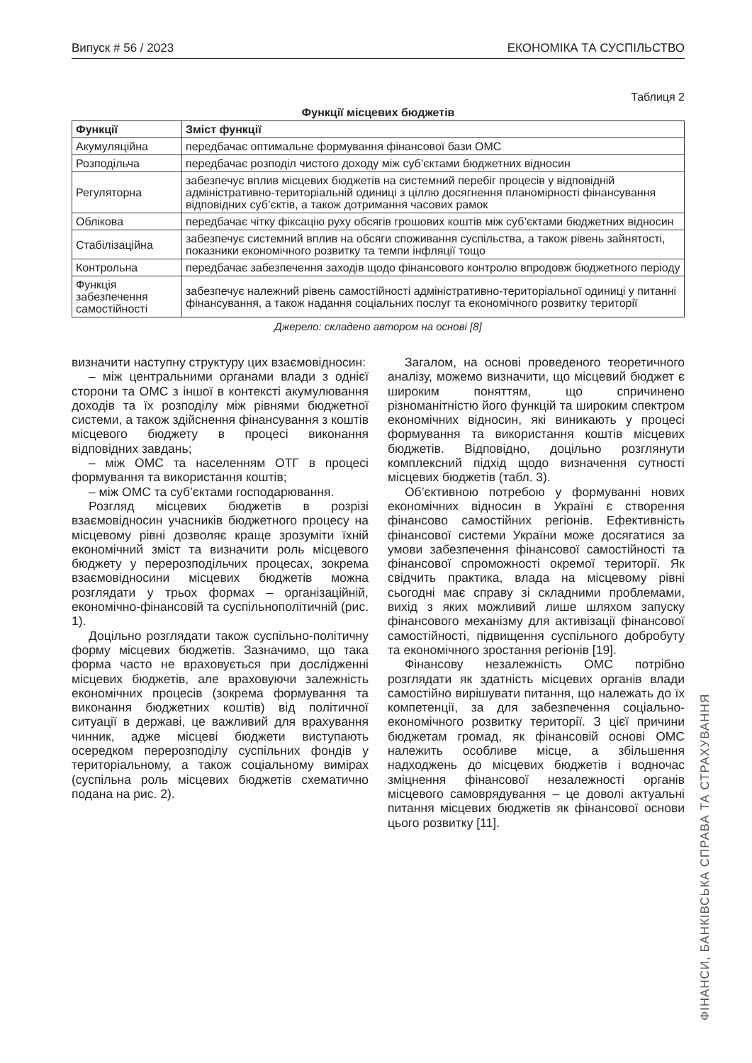Випуск # 56 / 2023 ЕКОНОМІКА ТА СУСПІЛЬСТВО
Таблиця 2
Функції місцевих бюджетів
| Функції | Зміст функції |
| --- | --- |
| Акумуляційна | передбачає оптимальне формування фінансової бази ОМС |
| Розподільча | передбачає розподіл чистого доходу між суб’єктами бюджетних відносин |
| Регуляторна | забезпечує вплив місцевих бюджетів на системний перебіг процесів у відповідній адміністративно-територіальній одиниці з ціллю досягнення планомірності фінансування відповідних суб’єктів, а також дотримання часових рамок |
| Облікова | передбачає чітку фіксацію руху обсягів грошових коштів між суб’єктами бюджетних відносин |
| Стабілізаційна | забезпечує системний вплив на обсяги споживання суспільства, а також рівень зайнятості, показники економічного розвитку та темпи інфляції тощо |
| Контрольна | передбачає забезпечення заходів щодо фінансового контролю впродовж бюджетного періоду |
| Функція забезпечення самостійності | забезпечує належний рівень самостійності адміністративно-територіальної одиниці у питанні фінансування, а також надання соціальних послуг та економічного розвитку території |
Джерело: складено автором на основі [8]
визначити наступну структуру цих взаємовідносин:
– між центральними органами влади з однієї сторони та ОМС з іншої в контексті акумулювання доходів та їх розподілу між рівнями бюджетної системи, а також здійснення фінансування з коштів місцевого бюджету в процесі виконання відповідних завдань;
– між ОМС та населенням ОТГ в процесі формування та використання коштів;
– між ОМС та суб’єктами господарювання.
Розгляд місцевих бюджетів в розрізі взаємовідносин учасників бюджетного процесу на місцевому рівні дозволяє краще зрозуміти їхній економічний зміст та визначити роль місцевого бюджету у перерозподільчих процесах, зокрема взаємовідносини місцевих бюджетів можна розглядати у трьох формах – організаційній, економічно-фінансовій та суспільнополітичній (рис. 1).
Доцільно розглядати також суспільно-політичну форму місцевих бюджетів. Зазначимо, що така форма часто не враховується при дослідженні місцевих бюджетів, але враховуючи залежність економічних процесів (зокрема формування та виконання бюджетних коштів) від політичної ситуації в державі, це важливий для врахування чинник, адже місцеві бюджети виступають осередком перерозподілу суспільних фондів у територіальному, а також соціальному вимірах (суспільна роль місцевих бюджетів схематично подана на рис. 2).
Загалом, на основі проведеного теоретичного аналізу, можемо визначити, що місцевий бюджет є широким поняттям, що спричинено різноманітністю його функцій та широким спектром економічних відносин, які виникають у процесі формування та використання коштів місцевих бюджетів. Відповідно, доцільно розглянути комплексний підхід щодо визначення сутності місцевих бюджетів (табл. 3).
Об’єктивною потребою у формуванні нових економічних відносин в Україні є створення фінансово самостійних регіонів. Ефективність фінансової системи України може досягатися за умови забезпечення фінансової самостійності та фінансової спроможності окремої території. Як свідчить практика, влада на місцевому рівні сьогодні має справу зі складними проблемами, вихід з яких можливий лише шляхом запуску фінансового механізму для активізації фінансової самостійності, підвищення суспільного добробуту та економічного зростання регіонів [19].
Фінансову незалежність ОМС потрібно розглядати як здатність місцевих органів влади самостійно вирішувати питання, що належать до їх компетенції, за для забезпечення соціально-економічного розвитку території. З цієї причини бюджетам громад, як фінансовій основі ОМС належить особливе місце, а збільшення надходжень до місцевих бюджетів і водночас зміцнення фінансової незалежності органів місцевого самоврядування – це доволі актуальні питання місцевих бюджетів як фінансової основи цього розвитку [11].
ФІНАНСИ, БАНКІВСЬКА СПРАВА ТА СТРАХУВАННЯ